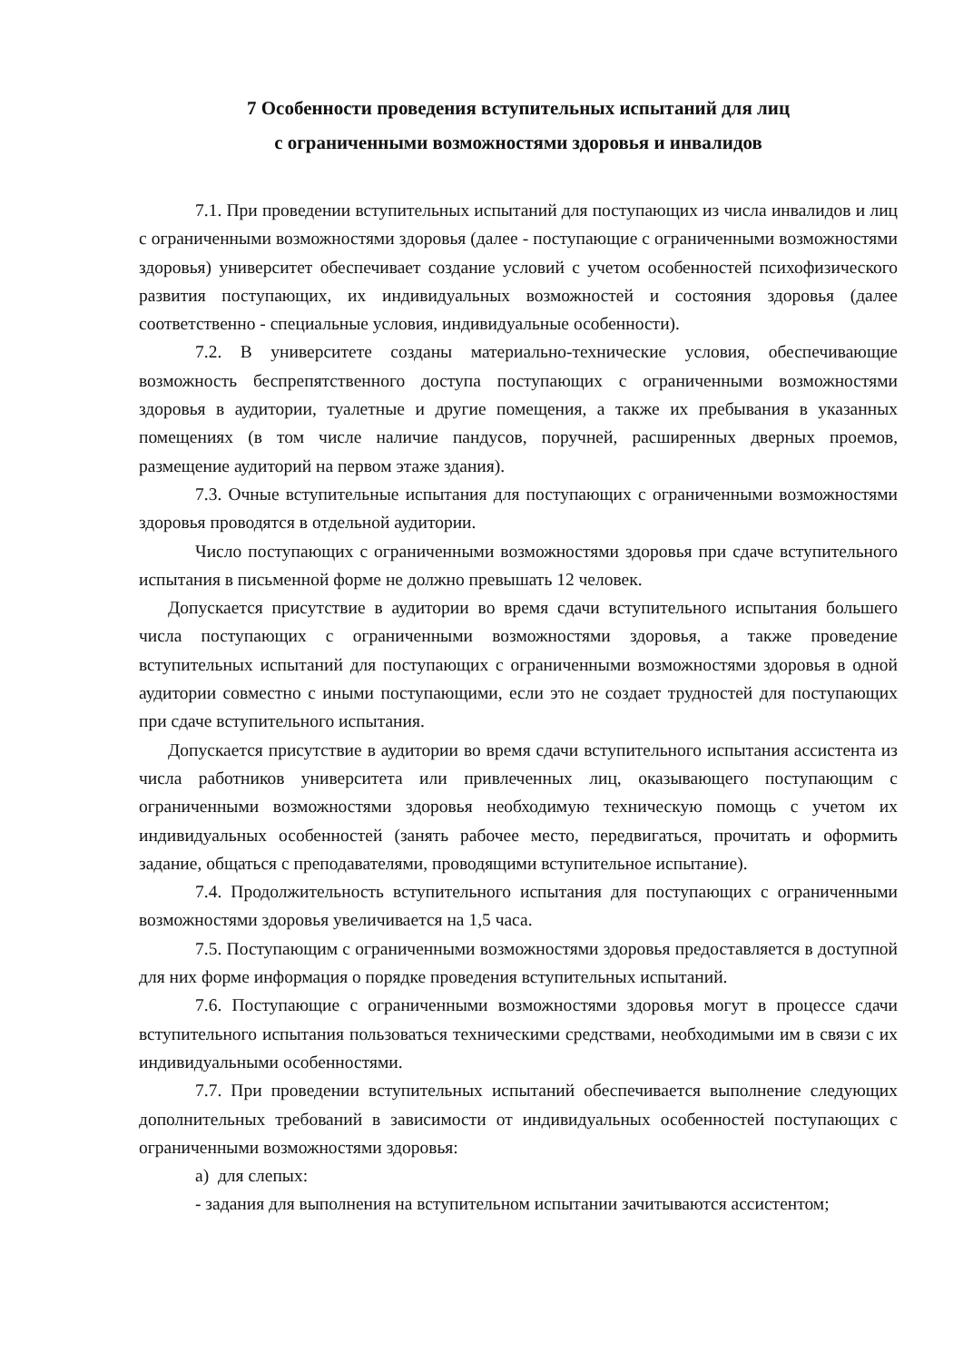7 Особенности проведения вступительных испытаний для лиц
с ограниченными возможностями здоровья и инвалидов
7.1. При проведении вступительных испытаний для поступающих из числа инвалидов и лиц с ограниченными возможностями здоровья (далее - поступающие с ограниченными возможностями здоровья) университет обеспечивает создание условий с учетом особенностей психофизического развития поступающих, их индивидуальных возможностей и состояния здоровья (далее соответственно - специальные условия, индивидуальные особенности).
7.2. В университете созданы материально-технические условия, обеспечивающие возможность беспрепятственного доступа поступающих с ограниченными возможностями здоровья в аудитории, туалетные и другие помещения, а также их пребывания в указанных помещениях (в том числе наличие пандусов, поручней, расширенных дверных проемов, размещение аудиторий на первом этаже здания).
7.3. Очные вступительные испытания для поступающих с ограниченными возможностями здоровья проводятся в отдельной аудитории.
Число поступающих с ограниченными возможностями здоровья при сдаче вступительного испытания в письменной форме не должно превышать 12 человек.
Допускается присутствие в аудитории во время сдачи вступительного испытания большего числа поступающих с ограниченными возможностями здоровья, а также проведение вступительных испытаний для поступающих с ограниченными возможностями здоровья в одной аудитории совместно с иными поступающими, если это не создает трудностей для поступающих при сдаче вступительного испытания.
Допускается присутствие в аудитории во время сдачи вступительного испытания ассистента из числа работников университета или привлеченных лиц, оказывающего поступающим с ограниченными возможностями здоровья необходимую техническую помощь с учетом их индивидуальных особенностей (занять рабочее место, передвигаться, прочитать и оформить задание, общаться с преподавателями, проводящими вступительное испытание).
7.4. Продолжительность вступительного испытания для поступающих с ограниченными возможностями здоровья увеличивается на 1,5 часа.
7.5. Поступающим с ограниченными возможностями здоровья предоставляется в доступной для них форме информация о порядке проведения вступительных испытаний.
7.6. Поступающие с ограниченными возможностями здоровья могут в процессе сдачи вступительного испытания пользоваться техническими средствами, необходимыми им в связи с их индивидуальными особенностями.
7.7. При проведении вступительных испытаний обеспечивается выполнение следующих дополнительных требований в зависимости от индивидуальных особенностей поступающих с ограниченными возможностями здоровья:
а) для слепых:
- задания для выполнения на вступительном испытании зачитываются ассистентом;